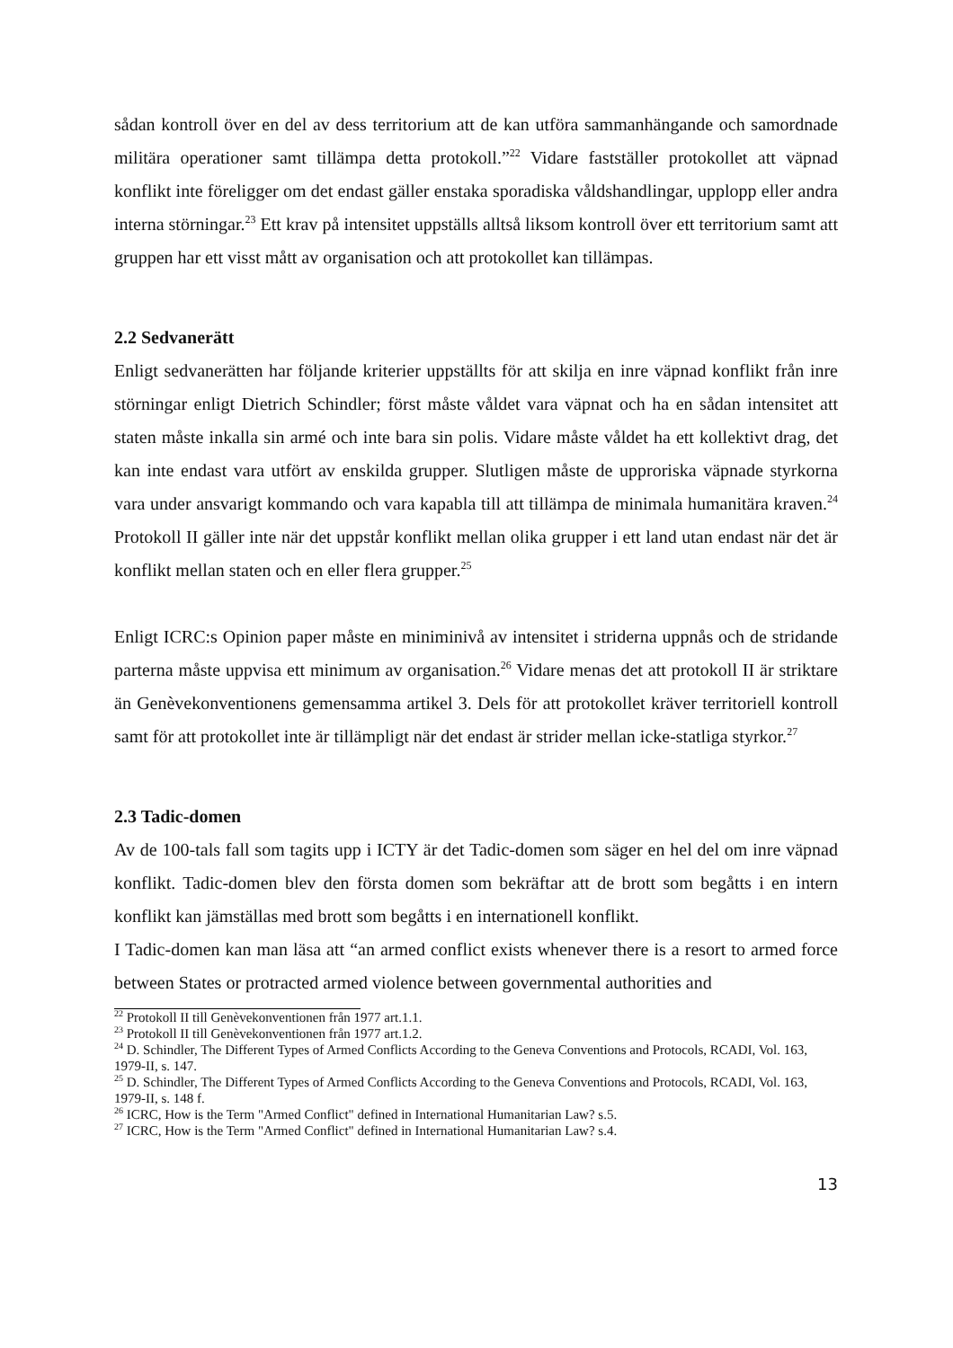sådan kontroll över en del av dess territorium att de kan utföra sammanhängande och samordnade militära operationer samt tillämpa detta protokoll.”<sup>22</sup> Vidare fastställer protokollet att väpnad konflikt inte föreligger om det endast gäller enstaka sporadiska våldshandlingar, upplopp eller andra interna störningar.<sup>23</sup> Ett krav på intensitet uppställs alltså liksom kontroll över ett territorium samt att gruppen har ett visst mått av organisation och att protokollet kan tillämpas.
2.2 Sedvanerätt
Enligt sedvanerätten har följande kriterier uppställts för att skilja en inre väpnad konflikt från inre störningar enligt Dietrich Schindler; först måste våldet vara väpnat och ha en sådan intensitet att staten måste inkalla sin armé och inte bara sin polis. Vidare måste våldet ha ett kollektivt drag, det kan inte endast vara utfört av enskilda grupper. Slutligen måste de upproriska väpnade styrkorna vara under ansvarigt kommando och vara kapabla till att tillämpa de minimala humanitära kraven.<sup>24</sup> Protokoll II gäller inte när det uppstår konflikt mellan olika grupper i ett land utan endast när det är konflikt mellan staten och en eller flera grupper.<sup>25</sup>
Enligt ICRC:s Opinion paper måste en miniminivå av intensitet i striderna uppnås och de stridande parterna måste uppvisa ett minimum av organisation.<sup>26</sup> Vidare menas det att protokoll II är striktare än Genèvekonventionens gemensamma artikel 3. Dels för att protokollet kräver territoriell kontroll samt för att protokollet inte är tillämpligt när det endast är strider mellan icke-statliga styrkor.<sup>27</sup>
2.3 Tadic-domen
Av de 100-tals fall som tagits upp i ICTY är det Tadic-domen som säger en hel del om inre väpnad konflikt. Tadic-domen blev den första domen som bekräftar att de brott som begåtts i en intern konflikt kan jämställas med brott som begåtts i en internationell konflikt.
I Tadic-domen kan man läsa att “an armed conflict exists whenever there is a resort to armed force between States or protracted armed violence between governmental authorities and
<sup>22</sup> Protokoll II till Genèvekonventionen från 1977 art.1.1.
<sup>23</sup> Protokoll II till Genèvekonventionen från 1977 art.1.2.
<sup>24</sup> D. Schindler, The Different Types of Armed Conflicts According to the Geneva Conventions and Protocols, RCADI, Vol. 163, 1979-II, s. 147.
<sup>25</sup> D. Schindler, The Different Types of Armed Conflicts According to the Geneva Conventions and Protocols, RCADI, Vol. 163, 1979-II, s. 148 f.
<sup>26</sup> ICRC, How is the Term "Armed Conflict" defined in International Humanitarian Law? s.5.
<sup>27</sup> ICRC, How is the Term "Armed Conflict" defined in International Humanitarian Law? s.4.
13